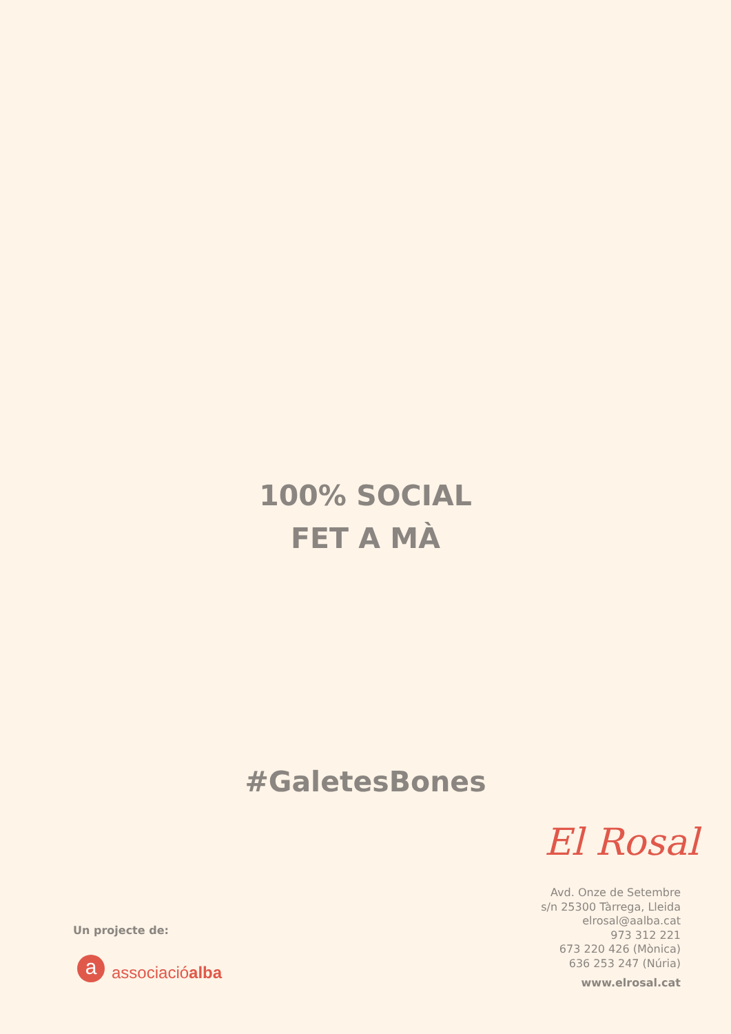100% SOCIAL
FET A MÀ
#GaletesBones
El Rosal
Avd. Onze de Setembre
s/n 25300 Tàrrega, Lleida
elrosal@aalba.cat
973 312 221
673 220 426 (Mònica)
636 253 247 (Núria)
www.elrosal.cat
Un projecte de:
a
associacióalba